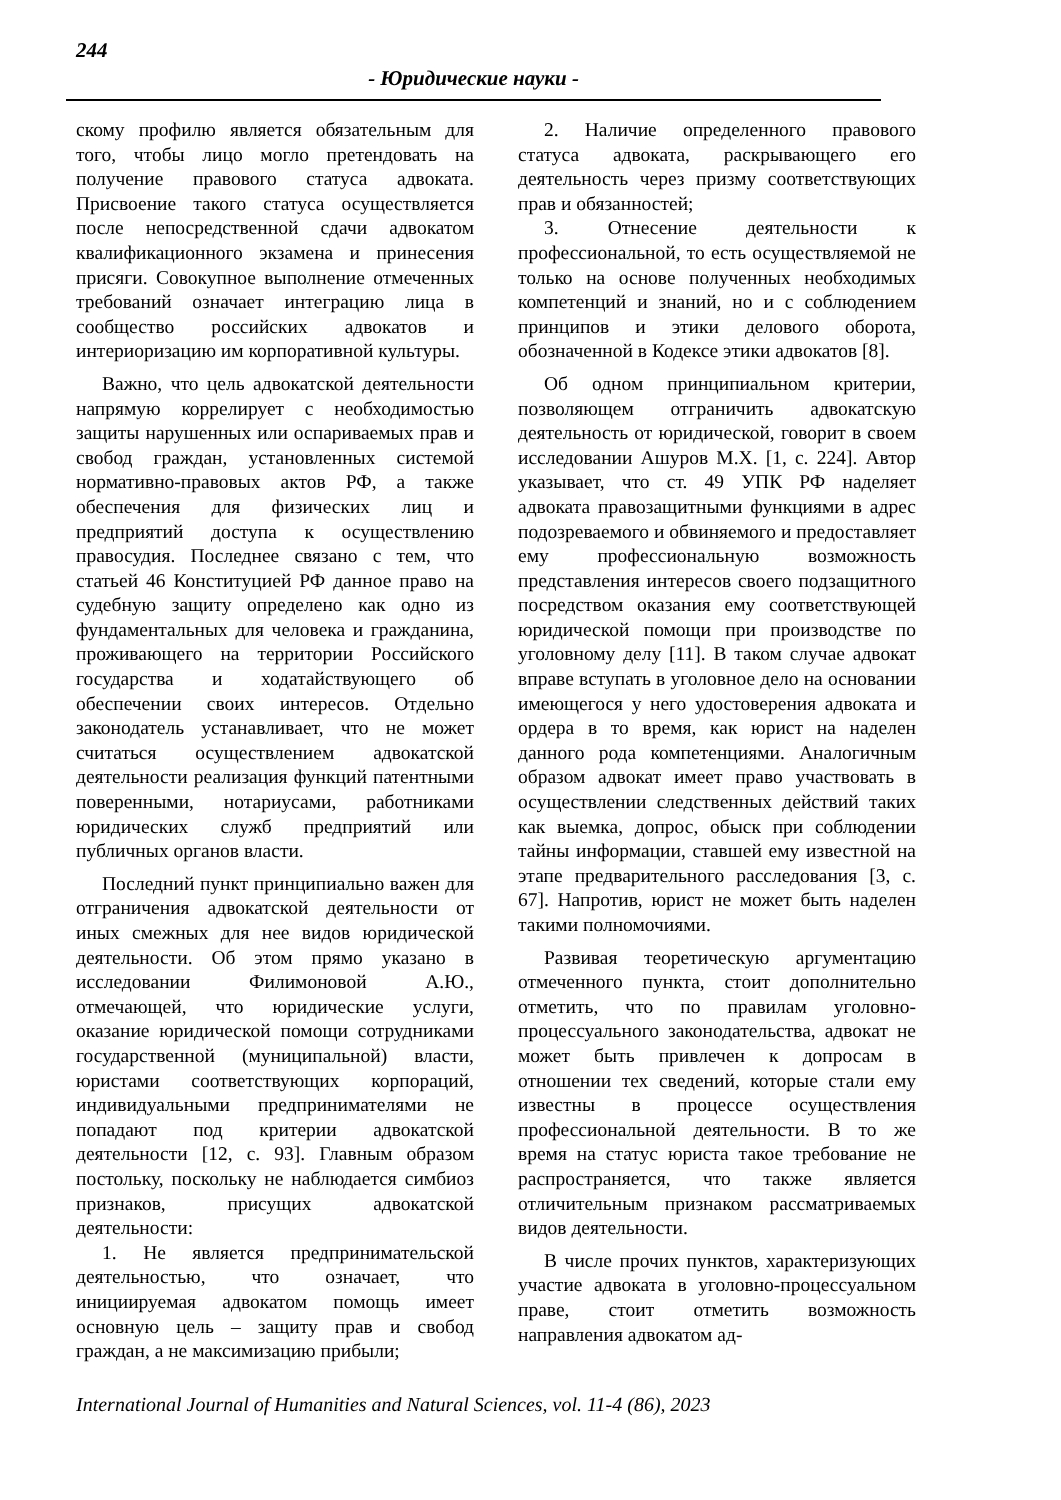244
- Юридические науки -
скому профилю является обязательным для того, чтобы лицо могло претендовать на получение правового статуса адвоката. Присвоение такого статуса осуществляется после непосредственной сдачи адвокатом квалификационного экзамена и принесения присяги. Совокупное выполнение отмеченных требований означает интеграцию лица в сообщество российских адвокатов и интериоризацию им корпоративной культуры.
Важно, что цель адвокатской деятельности напрямую коррелирует с необходимостью защиты нарушенных или оспариваемых прав и свобод граждан, установленных системой нормативно-правовых актов РФ, а также обеспечения для физических лиц и предприятий доступа к осуществлению правосудия. Последнее связано с тем, что статьей 46 Конституцией РФ данное право на судебную защиту определено как одно из фундаментальных для человека и гражданина, проживающего на территории Российского государства и ходатайствующего об обеспечении своих интересов. Отдельно законодатель устанавливает, что не может считаться осуществлением адвокатской деятельности реализация функций патентными поверенными, нотариусами, работниками юридических служб предприятий или публичных органов власти.
Последний пункт принципиально важен для отграничения адвокатской деятельности от иных смежных для нее видов юридической деятельности. Об этом прямо указано в исследовании Филимоновой А.Ю., отмечающей, что юридические услуги, оказание юридической помощи сотрудниками государственной (муниципальной) власти, юристами соответствующих корпораций, индивидуальными предпринимателями не попадают под критерии адвокатской деятельности [12, с. 93]. Главным образом постольку, поскольку не наблюдается симбиоз признаков, присущих адвокатской деятельности:
1. Не является предпринимательской деятельностью, что означает, что инициируемая адвокатом помощь имеет основную цель – защиту прав и свобод граждан, а не максимизацию прибыли;
2. Наличие определенного правового статуса адвоката, раскрывающего его деятельность через призму соответствующих прав и обязанностей;
3. Отнесение деятельности к профессиональной, то есть осуществляемой не только на основе полученных необходимых компетенций и знаний, но и с соблюдением принципов и этики делового оборота, обозначенной в Кодексе этики адвокатов [8].
Об одном принципиальном критерии, позволяющем отграничить адвокатскую деятельность от юридической, говорит в своем исследовании Ашуров М.Х. [1, с. 224]. Автор указывает, что ст. 49 УПК РФ наделяет адвоката правозащитными функциями в адрес подозреваемого и обвиняемого и предоставляет ему профессиональную возможность представления интересов своего подзащитного посредством оказания ему соответствующей юридической помощи при производстве по уголовному делу [11]. В таком случае адвокат вправе вступать в уголовное дело на основании имеющегося у него удостоверения адвоката и ордера в то время, как юрист на наделен данного рода компетенциями. Аналогичным образом адвокат имеет право участвовать в осуществлении следственных действий таких как выемка, допрос, обыск при соблюдении тайны информации, ставшей ему известной на этапе предварительного расследования [3, с. 67]. Напротив, юрист не может быть наделен такими полномочиями.
Развивая теоретическую аргументацию отмеченного пункта, стоит дополнительно отметить, что по правилам уголовно-процессуального законодательства, адвокат не может быть привлечен к допросам в отношении тех сведений, которые стали ему известны в процессе осуществления профессиональной деятельности. В то же время на статус юриста такое требование не распространяется, что также является отличительным признаком рассматриваемых видов деятельности.
В числе прочих пунктов, характеризующих участие адвоката в уголовно-процессуальном праве, стоит отметить возможность направления адвокатом ад-
International Journal of Humanities and Natural Sciences, vol. 11-4 (86), 2023